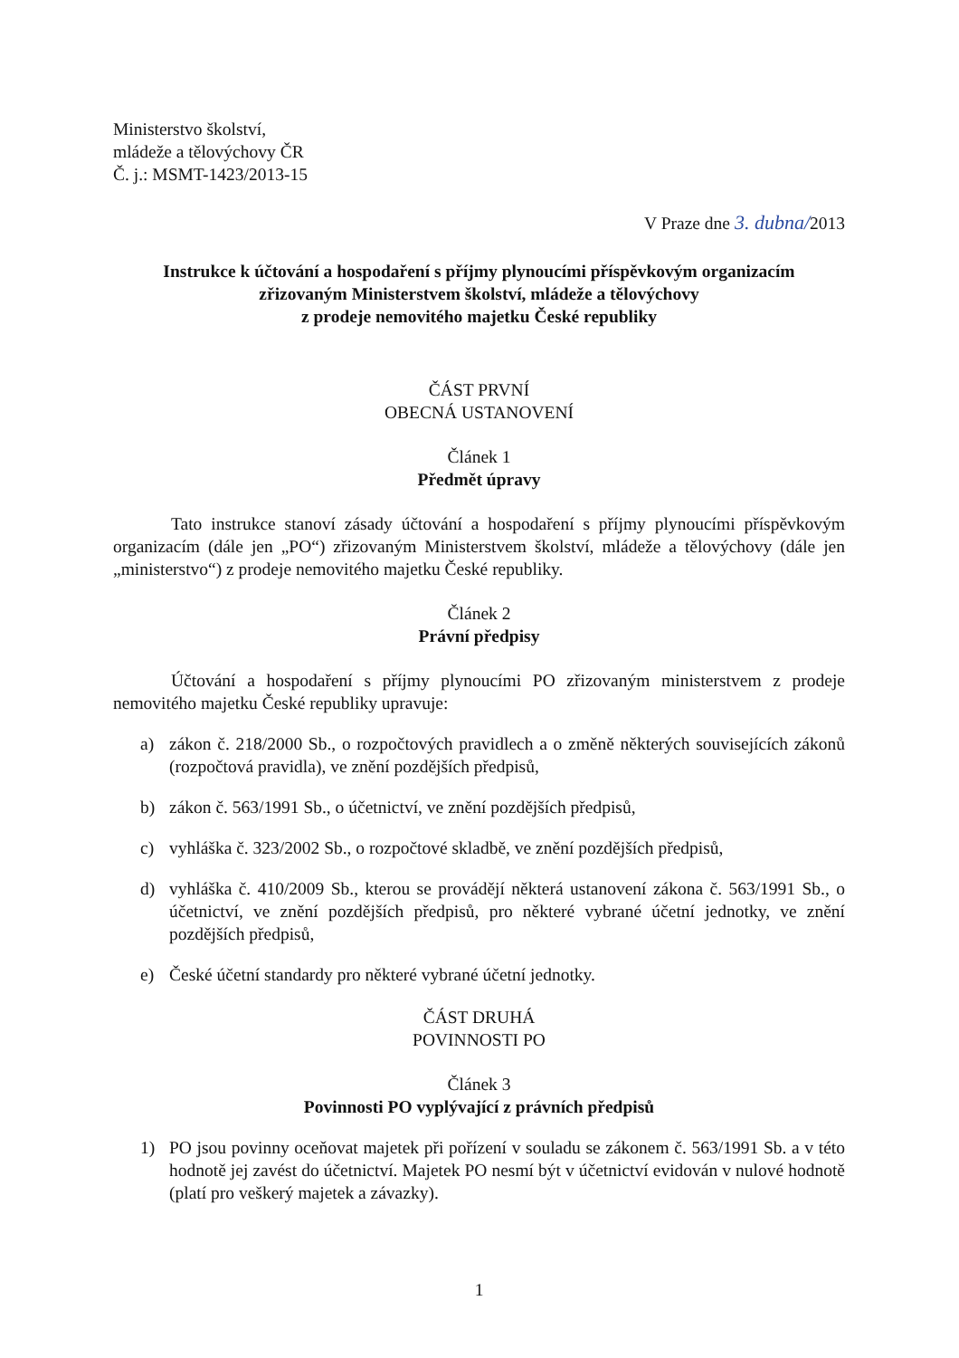Ministerstvo školství,
mládeže a tělovýchovy ČR
Č. j.: MSMT-1423/2013-15
V Praze dne 3. dubna/2013
Instrukce k účtování a hospodaření s příjmy plynoucími příspěvkovým organizacím
zřizovaným Ministerstvem školství, mládeže a tělovýchovy
z prodeje nemovitého majetku České republiky
ČÁST PRVNÍ
OBECNÁ USTANOVENÍ
Článek 1
Předmět úpravy
Tato instrukce stanoví zásady účtování a hospodaření s příjmy plynoucími příspěvkovým organizacím (dále jen „PO“) zřizovaným Ministerstvem školství, mládeže a tělovýchovy (dále jen „ministerstvo“) z prodeje nemovitého majetku České republiky.
Článek 2
Právní předpisy
Účtování a hospodaření s příjmy plynoucími PO zřizovaným ministerstvem z prodeje nemovitého majetku České republiky upravuje:
a) zákon č. 218/2000 Sb., o rozpočtových pravidlech a o změně některých souvisejících zákonů (rozpočtová pravidla), ve znění pozdějších předpisů,
b) zákon č. 563/1991 Sb., o účetnictví, ve znění pozdějších předpisů,
c) vyhláška č. 323/2002 Sb., o rozpočtové skladbě, ve znění pozdějších předpisů,
d) vyhláška č. 410/2009 Sb., kterou se provádějí některá ustanovení zákona č. 563/1991 Sb., o účetnictví, ve znění pozdějších předpisů, pro některé vybrané účetní jednotky, ve znění pozdějších předpisů,
e) České účetní standardy pro některé vybrané účetní jednotky.
ČÁST DRUHÁ
POVINNOSTI PO
Článek 3
Povinnosti PO vyplývající z právních předpisů
1) PO jsou povinny oceňovat majetek při pořízení v souladu se zákonem č. 563/1991 Sb. a v této hodnotě jej zavést do účetnictví. Majetek PO nesmí být v účetnictví evidován v nulové hodnotě (platí pro veškerý majetek a závazky).
1